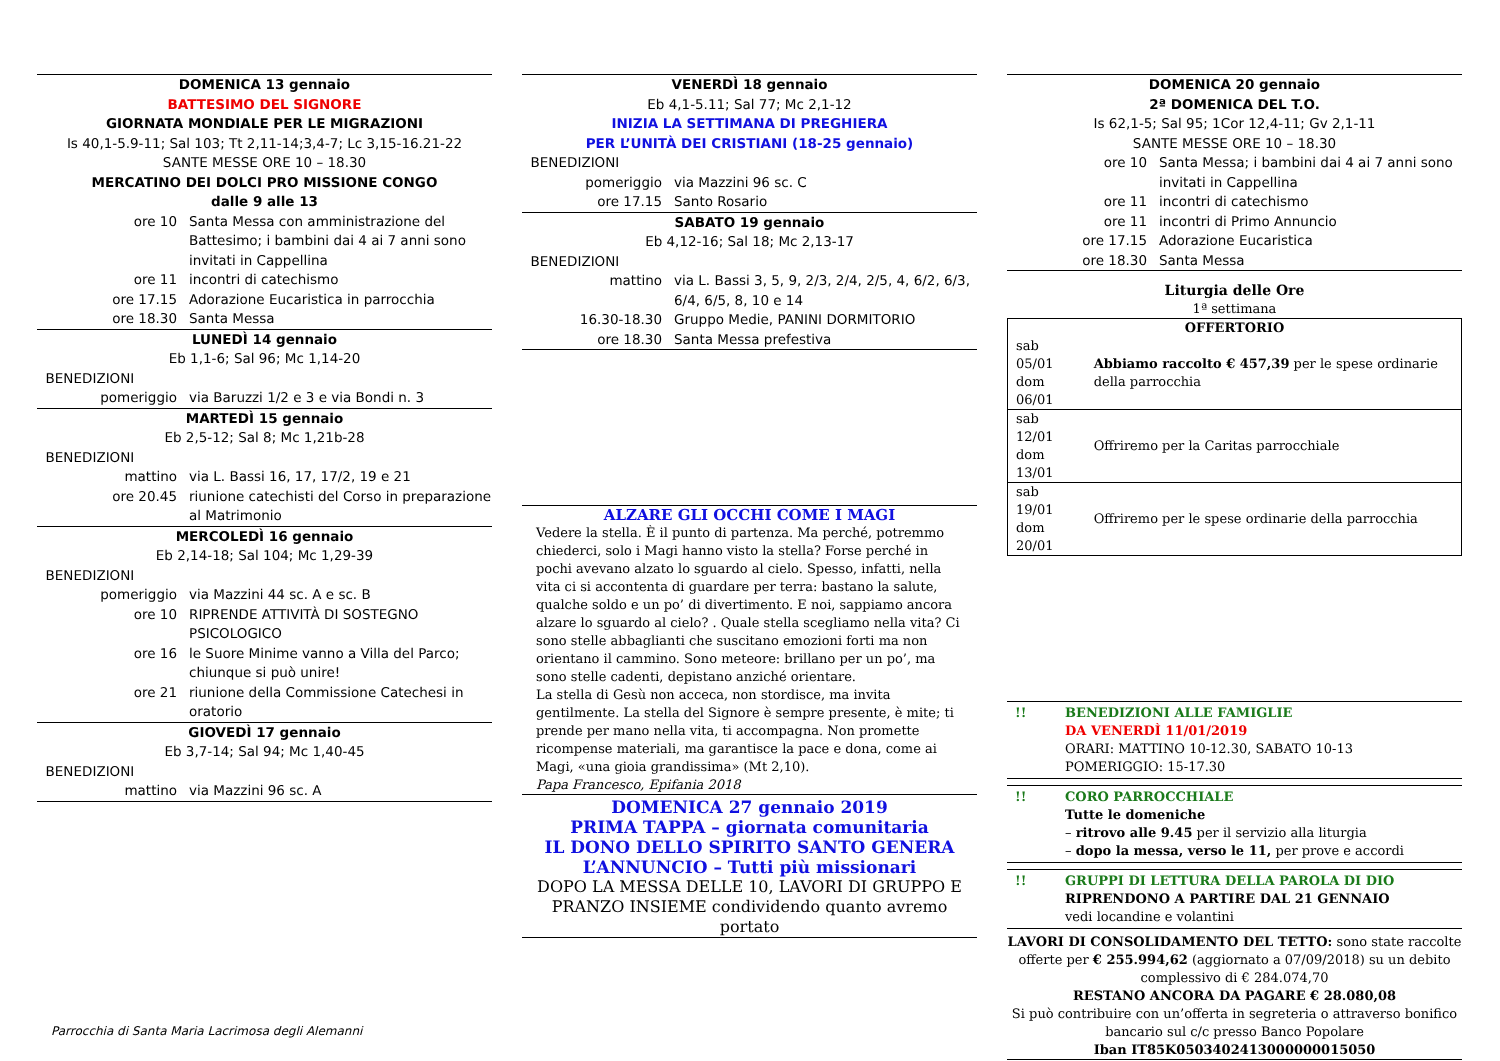DOMENICA 13 gennaio
BATTESIMO DEL SIGNORE
GIORNATA MONDIALE PER LE MIGRAZIONI
Is 40,1-5.9-11; Sal 103; Tt 2,11-14;3,4-7; Lc 3,15-16.21-22
SANTE MESSE ORE 10 – 18.30
MERCATINO DEI DOLCI PRO MISSIONE CONGO
dalle 9 alle 13
| ore 10 | Santa Messa con amministrazione del Battesimo; i bambini dai 4 ai 7 anni sono invitati in Cappellina |
| ore 11 | incontri di catechismo |
| ore 17.15 | Adorazione Eucaristica in parrocchia |
| ore 18.30 | Santa Messa |
LUNEDÌ 14 gennaio
Eb 1,1-6; Sal 96; Mc 1,14-20
| BENEDIZIONI | |
| pomeriggio | via Baruzzi 1/2 e 3 e via Bondi n. 3 |
MARTEDÌ 15 gennaio
Eb 2,5-12; Sal 8; Mc 1,21b-28
| BENEDIZIONI | |
| mattino | via L. Bassi 16, 17, 17/2, 19 e 21 |
| ore 20.45 | riunione catechisti del Corso in preparazione al Matrimonio |
MERCOLEDÌ 16 gennaio
Eb 2,14-18; Sal 104; Mc 1,29-39
| BENEDIZIONI | |
| pomeriggio | via Mazzini 44 sc. A e sc. B |
| ore 10 | RIPRENDE ATTIVITÀ DI SOSTEGNO PSICOLOGICO |
| ore 16 | le Suore Minime vanno a Villa del Parco; chiunque si può unire! |
| ore 21 | riunione della Commissione Catechesi in oratorio |
GIOVEDÌ 17 gennaio
Eb 3,7-14; Sal 94; Mc 1,40-45
| BENEDIZIONI | |
| mattino | via Mazzini 96 sc. A |
Parrocchia di Santa Maria Lacrimosa degli Alemanni
VENERDÌ 18 gennaio
Eb 4,1-5.11; Sal 77; Mc 2,1-12
INIZIA LA SETTIMANA DI PREGHIERA
PER L’UNITÀ DEI CRISTIANI (18-25 gennaio)
| BENEDIZIONI | |
| pomeriggio | via Mazzini 96 sc. C |
| ore 17.15 | Santo Rosario |
SABATO 19 gennaio
Eb 4,12-16; Sal 18; Mc 2,13-17
| BENEDIZIONI | |
| mattino | via L. Bassi 3, 5, 9, 2/3, 2/4, 2/5, 4, 6/2, 6/3, 6/4, 6/5, 8, 10 e 14 |
| 16.30-18.30 | Gruppo Medie, PANINI DORMITORIO |
| ore 18.30 | Santa Messa prefestiva |
ALZARE GLI OCCHI COME I MAGI
Vedere la stella. È il punto di partenza. Ma perché, potremmo chiederci, solo i Magi hanno visto la stella? Forse perché in pochi avevano alzato lo sguardo al cielo. Spesso, infatti, nella vita ci si accontenta di guardare per terra: bastano la salute, qualche soldo e un po’ di divertimento. E noi, sappiamo ancora alzare lo sguardo al cielo? . Quale stella scegliamo nella vita? Ci sono stelle abbaglianti che suscitano emozioni forti ma non orientano il cammino. Sono meteore: brillano per un po’, ma sono stelle cadenti, depistano anziché orientare.
La stella di Gesù non acceca, non stordisce, ma invita gentilmente. La stella del Signore è sempre presente, è mite; ti prende per mano nella vita, ti accompagna. Non promette ricompense materiali, ma garantisce la pace e dona, come ai Magi, «una gioia grandissima» (Mt 2,10).
Papa Francesco, Epifania 2018
DOMENICA 27 gennaio 2019
PRIMA TAPPA – giornata comunitaria
IL DONO DELLO SPIRITO SANTO GENERA
L’ANNUNCIO – Tutti più missionari
DOPO LA MESSA DELLE 10, LAVORI DI GRUPPO E PRANZO INSIEME condividendo quanto avremo portato
DOMENICA 20 gennaio
2ª DOMENICA DEL T.O.
Is 62,1-5; Sal 95; 1Cor 12,4-11; Gv 2,1-11
SANTE MESSE ORE 10 – 18.30
| ore 10 | Santa Messa; i bambini dai 4 ai 7 anni sono invitati in Cappellina |
| ore 11 | incontri di catechismo |
| ore 11 | incontri di Primo Annuncio |
| ore 17.15 | Adorazione Eucaristica |
| ore 18.30 | Santa Messa |
Liturgia delle Ore
1ª settimana
| OFFERTORIO | |
| sab 05/01 dom 06/01 | Abbiamo raccolto € 457,39 per le spese ordinarie della parrocchia |
| sab 12/01 dom 13/01 | Offriremo per la Caritas parrocchiale |
| sab 19/01 dom 20/01 | Offriremo per le spese ordinarie della parrocchia |
!! BENEDIZIONI ALLE FAMIGLIE
DA VENERDÌ 11/01/2019
ORARI: MATTINO 10-12.30, SABATO 10-13
POMERIGGIO: 15-17.30
!! CORO PARROCCHIALE
Tutte le domeniche
– ritrovo alle 9.45 per il servizio alla liturgia
– dopo la messa, verso le 11, per prove e accordi
!! GRUPPI DI LETTURA DELLA PAROLA DI DIO
RIPRENDONO A PARTIRE DAL 21 GENNAIO
vedi locandine e volantini
LAVORI DI CONSOLIDAMENTO DEL TETTO: sono state raccolte offerte per € 255.994,62 (aggiornato a 07/09/2018) su un debito complessivo di € 284.074,70
RESTANO ANCORA DA PAGARE € 28.080,08
Si può contribuire con un’offerta in segreteria o attraverso bonifico bancario sul c/c presso Banco Popolare
Iban IT85K0503402413000000015050